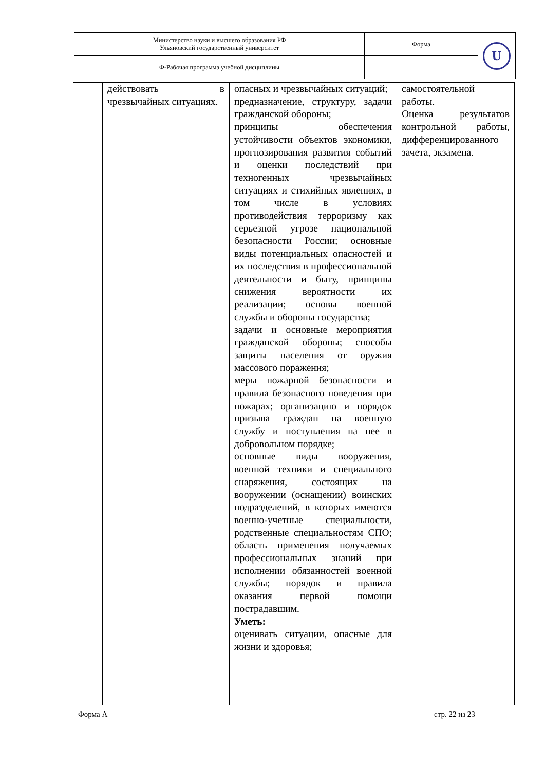| Министерство науки и высшего образования РФ Ульяновский государственный университет | Форма | U |
| Ф-Рабочая программа учебной дисциплины | | |
| | действовать в чрезвычайных ситуациях. | опасных и чрезвычайных ситуаций; предназначение, структуру, задачи гражданской обороны; принципы обеспечения устойчивости объектов экономики, прогнозирования развития событий и оценки последствий при техногенных чрезвычайных ситуациях и стихийных явлениях, в том числе в условиях противодействия терроризму как серьезной угрозе национальной безопасности России; основные виды потенциальных опасностей и их последствия в профессиональной деятельности и быту, принципы снижения вероятности их реализации; основы военной службы и обороны государства; задачи и основные мероприятия гражданской обороны; способы защиты населения от оружия массового поражения; меры пожарной безопасности и правила безопасного поведения при пожарах; организацию и порядок призыва граждан на военную службу и поступления на нее в добровольном порядке; основные виды вооружения, военной техники и специального снаряжения, состоящих на вооружении (оснащении) воинских подразделений, в которых имеются военно-учетные специальности, родственные специальностям СПО; область применения получаемых профессиональных знаний при исполнении обязанностей военной службы; порядок и правила оказания первой помощи пострадавшим. Уметь: оценивать ситуации, опасные для жизни и здоровья; | самостоятельной работы. Оценка результатов контрольной работы, дифференцированного зачета, экзамена. |
Форма А стр. 22 из 23